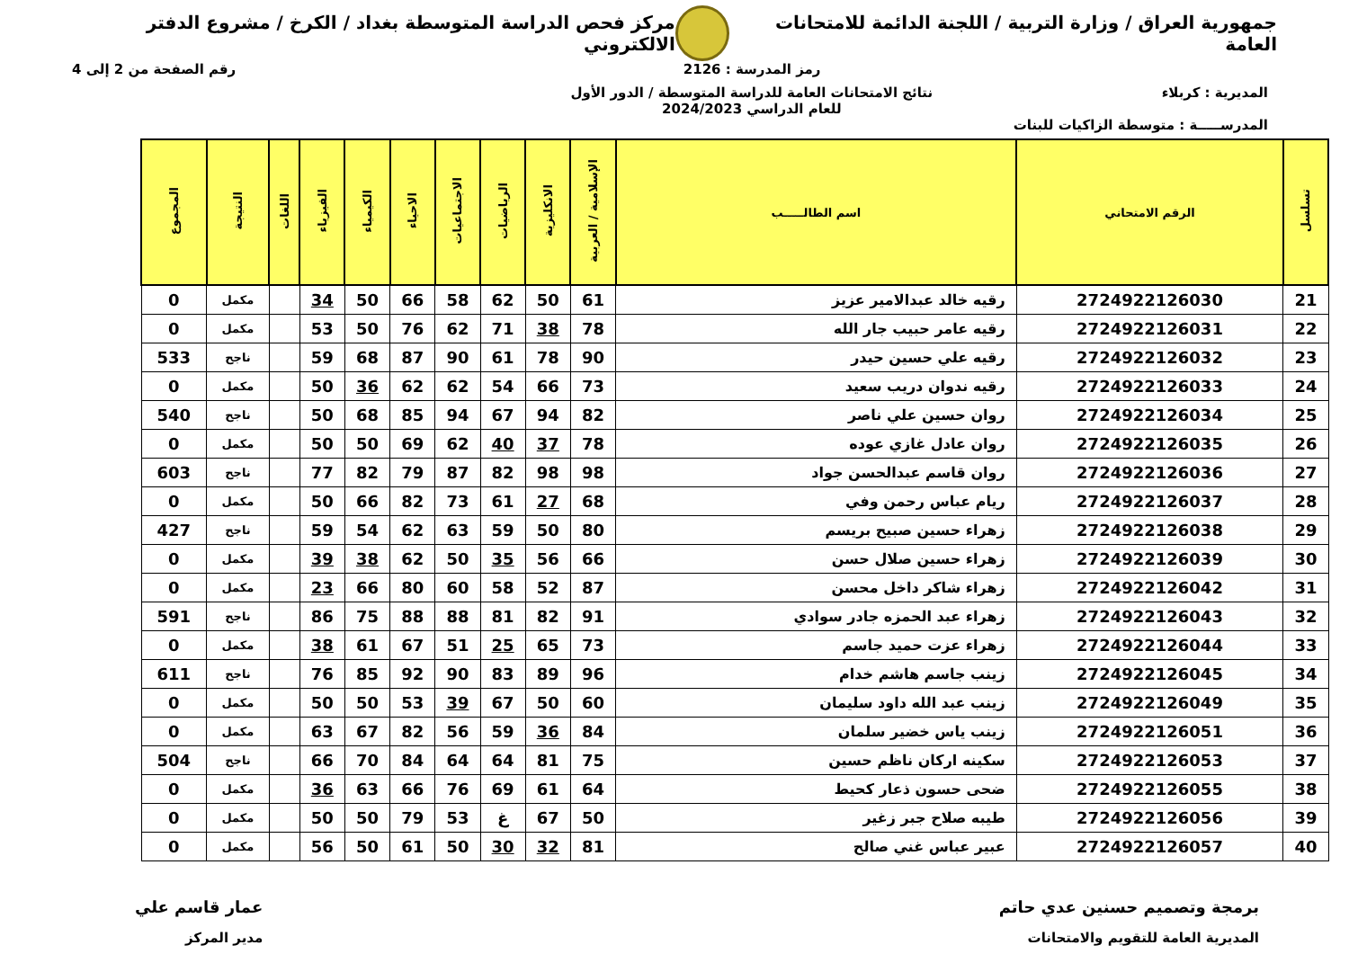جمهورية العراق / وزارة التربية / اللجنة الدائمة للامتحانات العامة
مركز فحص الدراسة المتوسطة بغداد / الكرخ / مشروع الدفتر الالكتروني
رمز المدرسة : 2126 رقم الصفحة من 2 إلى 4
المديرية : كربلاء نتائج الامتحانات العامة للدراسة المتوسطة / الدور الأول
للعام الدراسي 2024/2023
المدرســـــة : متوسطة الزاكيات للبنات
| تسلسل | الرقم الامتحاني | اسم الطالـــــب | الإسلامية / العربية | الانكليزية | الرياضيات | الاجتماعيات | الاحياء | الكيمياء | الفيزياء | اللغات | النتيجة | المجموع |
| --- | --- | --- | --- | --- | --- | --- | --- | --- | --- | --- | --- | --- |
| 21 | 2724922126030 | رقيه خالد عبدالامير عزيز | 61 | 50 | 62 | 58 | 66 | 50 | 34 | | مكمل | 0 |
| 22 | 2724922126031 | رقيه عامر حبيب جار الله | 78 | 38 | 71 | 62 | 76 | 50 | 53 | | مكمل | 0 |
| 23 | 2724922126032 | رقيه علي حسين حيدر | 90 | 78 | 61 | 90 | 87 | 68 | 59 | | ناجح | 533 |
| 24 | 2724922126033 | رقيه ندوان دريب سعيد | 73 | 66 | 54 | 62 | 62 | 36 | 50 | | مكمل | 0 |
| 25 | 2724922126034 | روان حسين علي ناصر | 82 | 94 | 67 | 94 | 85 | 68 | 50 | | ناجح | 540 |
| 26 | 2724922126035 | روان عادل غازي عوده | 78 | 37 | 40 | 62 | 69 | 50 | 50 | | مكمل | 0 |
| 27 | 2724922126036 | روان قاسم عبدالحسن جواد | 98 | 98 | 82 | 87 | 79 | 82 | 77 | | ناجح | 603 |
| 28 | 2724922126037 | ريام عباس رحمن وفي | 68 | 27 | 61 | 73 | 82 | 66 | 50 | | مكمل | 0 |
| 29 | 2724922126038 | زهراء حسين صبيح بريسم | 80 | 50 | 59 | 63 | 62 | 54 | 59 | | ناجح | 427 |
| 30 | 2724922126039 | زهراء حسين صلال حسن | 66 | 56 | 35 | 50 | 62 | 38 | 39 | | مكمل | 0 |
| 31 | 2724922126042 | زهراء شاكر داخل محسن | 87 | 52 | 58 | 60 | 80 | 66 | 23 | | مكمل | 0 |
| 32 | 2724922126043 | زهراء عبد الحمزه جادر سوادي | 91 | 82 | 81 | 88 | 88 | 75 | 86 | | ناجح | 591 |
| 33 | 2724922126044 | زهراء عزت حميد جاسم | 73 | 65 | 25 | 51 | 67 | 61 | 38 | | مكمل | 0 |
| 34 | 2724922126045 | زينب جاسم هاشم خدام | 96 | 89 | 83 | 90 | 92 | 85 | 76 | | ناجح | 611 |
| 35 | 2724922126049 | زينب عبد الله داود سليمان | 60 | 50 | 67 | 39 | 53 | 50 | 50 | | مكمل | 0 |
| 36 | 2724922126051 | زينب ياس خضير سلمان | 84 | 36 | 59 | 56 | 82 | 67 | 63 | | مكمل | 0 |
| 37 | 2724922126053 | سكينه اركان ناظم حسين | 75 | 81 | 64 | 64 | 84 | 70 | 66 | | ناجح | 504 |
| 38 | 2724922126055 | ضحى حسون ذعار كحيط | 64 | 61 | 69 | 76 | 66 | 63 | 36 | | مكمل | 0 |
| 39 | 2724922126056 | طيبه صلاح جبر زغير | 50 | 67 | غ | 53 | 79 | 50 | 50 | | مكمل | 0 |
| 40 | 2724922126057 | عبير عباس غني صالح | 81 | 32 | 30 | 50 | 61 | 50 | 56 | | مكمل | 0 |
برمجة وتصميم حسنين عدي حاتم
المديرية العامة للتقويم والامتحانات
عمار قاسم علي
مدير المركز